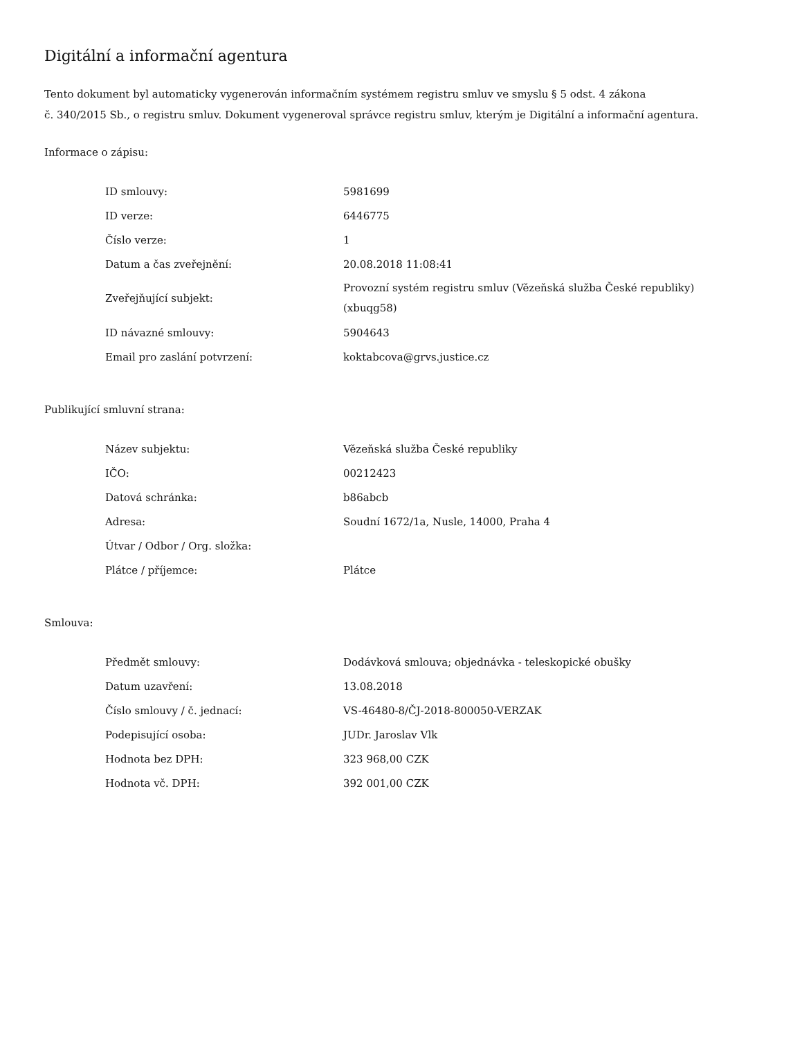Digitální a informační agentura
Tento dokument byl automaticky vygenerován informačním systémem registru smluv ve smyslu § 5 odst. 4 zákona
č. 340/2015 Sb., o registru smluv. Dokument vygeneroval správce registru smluv, kterým je Digitální a informační agentura.
Informace o zápisu:
| ID smlouvy: | 5981699 |
| ID verze: | 6446775 |
| Číslo verze: | 1 |
| Datum a čas zveřejnění: | 20.08.2018 11:08:41 |
| Zveřejňující subjekt: | Provozní systém registru smluv (Vězeňská služba České republiky) (xbuqg58) |
| ID návazné smlouvy: | 5904643 |
| Email pro zaslání potvrzení: | koktabcova@grvs.justice.cz |
Publikující smluvní strana:
| Název subjektu: | Vězeňská služba České republiky |
| IČO: | 00212423 |
| Datová schránka: | b86abcb |
| Adresa: | Soudní 1672/1a, Nusle, 14000, Praha 4 |
| Útvar / Odbor / Org. složka: | |
| Plátce / příjemce: | Plátce |
Smlouva:
| Předmět smlouvy: | Dodávková smlouva; objednávka - teleskopické obušky |
| Datum uzavření: | 13.08.2018 |
| Číslo smlouvy / č. jednací: | VS-46480-8/ČJ-2018-800050-VERZAK |
| Podepisující osoba: | JUDr. Jaroslav Vlk |
| Hodnota bez DPH: | 323 968,00 CZK |
| Hodnota vč. DPH: | 392 001,00 CZK |